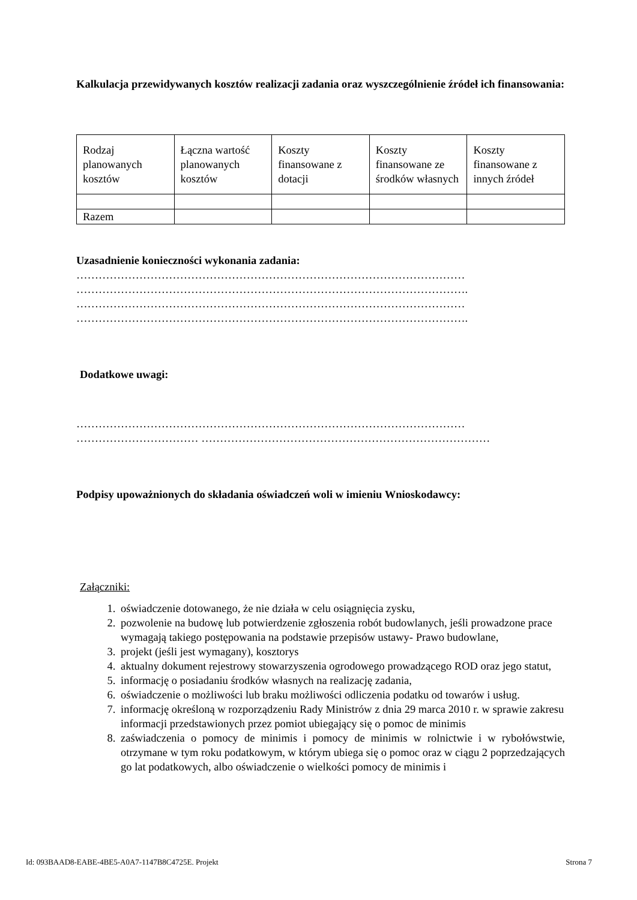Kalkulacja przewidywanych kosztów realizacji zadania oraz wyszczególnienie źródeł ich finansowania:
| Rodzaj planowanych kosztów | Łączna wartość planowanych kosztów | Koszty finansowane z dotacji | Koszty finansowane ze środków własnych | Koszty finansowane z innych źródeł |
| Razem | | | | |
Uzasadnienie konieczności wykonania zadania:
……………………………………………………………………………………………
…………………………………………………………………………………………….
……………………………………………………………………………………………
…………………………………………………………………………………………….
Dodatkowe uwagi:
……………………………………………………………………………………………
…………………………… ……………………………………………………………………
Podpisy upoważnionych do składania oświadczeń woli w imieniu Wnioskodawcy:
Załączniki:
1. oświadczenie dotowanego, że nie działa w celu osiągnięcia zysku,
2. pozwolenie na budowę lub potwierdzenie zgłoszenia robót budowlanych, jeśli prowadzone prace wymagają takiego postępowania na podstawie przepisów ustawy- Prawo budowlane,
3. projekt (jeśli jest wymagany), kosztorys
4. aktualny dokument rejestrowy stowarzyszenia ogrodowego prowadzącego ROD oraz jego statut,
5. informację o posiadaniu środków własnych na realizację zadania,
6. oświadczenie o możliwości lub braku możliwości odliczenia podatku od towarów i usług.
7. informację określoną w rozporządzeniu Rady Ministrów z dnia 29 marca 2010 r. w sprawie zakresu informacji przedstawionych przez pomiot ubiegający się o pomoc de minimis
8. zaświadczenia o pomocy de minimis i pomocy de minimis w rolnictwie i w rybołówstwie, otrzymane w tym roku podatkowym, w którym ubiega się o pomoc oraz w ciągu 2 poprzedzających go lat podatkowych, albo oświadczenie o wielkości pomocy de minimis i
Id: 093BAAD8-EABE-4BE5-A0A7-1147B8C4725E. Projekt Strona 7